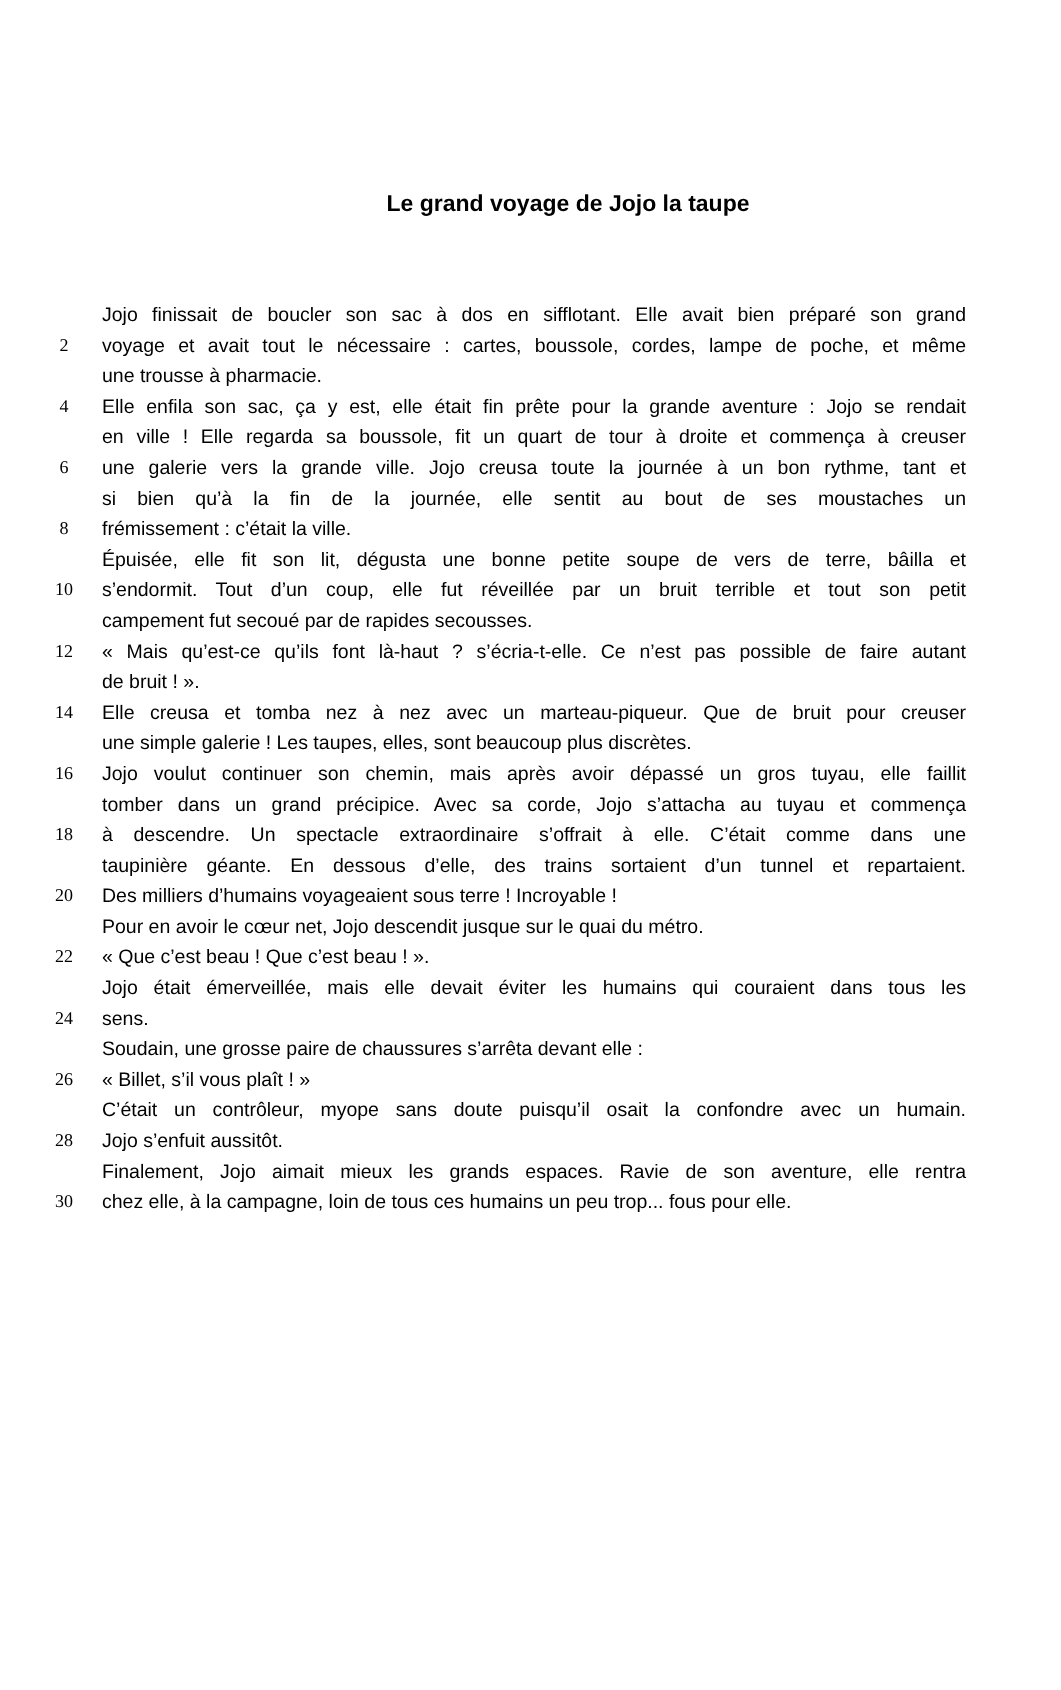Le grand voyage de Jojo la taupe
Jojo finissait de boucler son sac à dos en sifflotant. Elle avait bien préparé son grand
2 voyage et avait tout le nécessaire : cartes, boussole, cordes, lampe de poche, et même
une trousse à pharmacie.
4 Elle enfila son sac, ça y est, elle était fin prête pour la grande aventure : Jojo se rendait
en ville ! Elle regarda sa boussole, fit un quart de tour à droite et commença à creuser
6 une galerie vers la grande ville. Jojo creusa toute la journée à un bon rythme, tant et
si bien qu’à la fin de la journée, elle sentit au bout de ses moustaches un
8 frémissement : c’était la ville.
Épuisée, elle fit son lit, dégusta une bonne petite soupe de vers de terre, bâilla et
10 s’endormit. Tout d’un coup, elle fut réveillée par un bruit terrible et tout son petit
campement fut secoué par de rapides secousses.
12 « Mais qu’est-ce qu’ils font là-haut ? s’écria-t-elle. Ce n’est pas possible de faire autant
de bruit ! ».
14 Elle creusa et tomba nez à nez avec un marteau-piqueur. Que de bruit pour creuser
une simple galerie ! Les taupes, elles, sont beaucoup plus discrètes.
16 Jojo voulut continuer son chemin, mais après avoir dépassé un gros tuyau, elle faillit
tomber dans un grand précipice. Avec sa corde, Jojo s’attacha au tuyau et commença
18 à descendre. Un spectacle extraordinaire s’offrait à elle. C’était comme dans une
taupinière géante. En dessous d’elle, des trains sortaient d’un tunnel et repartaient.
20 Des milliers d’humains voyageaient sous terre ! Incroyable !
Pour en avoir le cœur net, Jojo descendit jusque sur le quai du métro.
22 « Que c’est beau ! Que c’est beau ! ».
Jojo était émerveillée, mais elle devait éviter les humains qui couraient dans tous les
24 sens.
Soudain, une grosse paire de chaussures s’arrêta devant elle :
26 « Billet, s’il vous plaît ! »
C’était un contrôleur, myope sans doute puisqu’il osait la confondre avec un humain.
28 Jojo s’enfuit aussitôt.
Finalement, Jojo aimait mieux les grands espaces. Ravie de son aventure, elle rentra
30 chez elle, à la campagne, loin de tous ces humains un peu trop... fous pour elle.